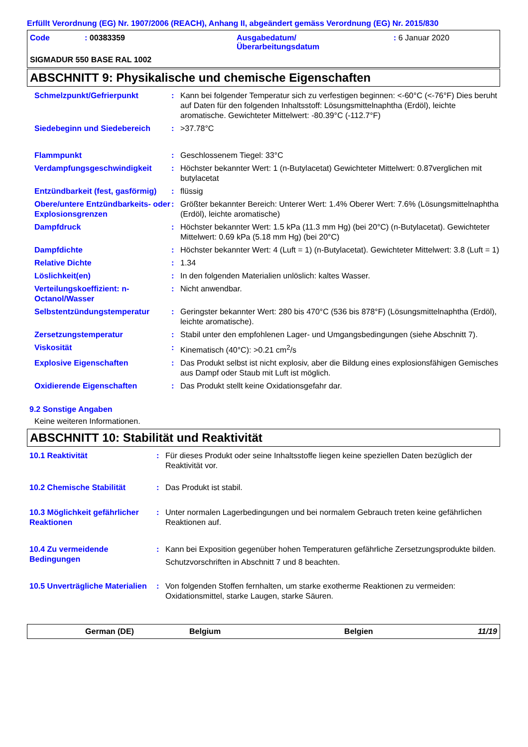Erfüllt Verordnung (EG) Nr. 1907/2006 (REACH), Anhang II, abgeändert gemäss Verordnung (EG) Nr. 2015/830
| Code | : 00383359 | Ausgabedatum/ Überarbeitungsdatum | : 6 Januar 2020 |
SIGMADUR 550 BASE RAL 1002
ABSCHNITT 9: Physikalische und chemische Eigenschaften
| Schmelzpunkt/Gefrierpunkt | : | Kann bei folgender Temperatur sich zu verfestigen beginnen: <-60°C (<-76°F) Dies beruht auf Daten für den folgenden Inhaltsstoff: Lösungsmittelnaphtha (Erdöl), leichte aromatische. Gewichteter Mittelwert: -80.39°C (-112.7°F) |
| Siedebeginn und Siedebereich | : | >37.78°C |
| Flammpunkt | : | Geschlossenem Tiegel: 33°C |
| Verdampfungsgeschwindigkeit | : | Höchster bekannter Wert: 1 (n-Butylacetat) Gewichteter Mittelwert: 0.87verglichen mit butylacetat |
| Entzündbarkeit (fest, gasförmig) | : | flüssig |
| Obere/untere Entzündbarkeits- oder Explosionsgrenzen | : | Größter bekannter Bereich: Unterer Wert: 1.4% Oberer Wert: 7.6% (Lösungsmittelnaphtha (Erdöl), leichte aromatische) |
| Dampfdruck | : | Höchster bekannter Wert: 1.5 kPa (11.3 mm Hg) (bei 20°C) (n-Butylacetat). Gewichteter Mittelwert: 0.69 kPa (5.18 mm Hg) (bei 20°C) |
| Dampfdichte | : | Höchster bekannter Wert: 4 (Luft = 1) (n-Butylacetat). Gewichteter Mittelwert: 3.8 (Luft = 1) |
| Relative Dichte | : | 1.34 |
| Löslichkeit(en) | : | In den folgenden Materialien unlöslich: kaltes Wasser. |
| Verteilungskoeffizient: n-Octanol/Wasser | : | Nicht anwendbar. |
| Selbstentzündungstemperatur | : | Geringster bekannter Wert: 280 bis 470°C (536 bis 878°F) (Lösungsmittelnaphtha (Erdöl), leichte aromatische). |
| Zersetzungstemperatur | : | Stabil unter den empfohlenen Lager- und Umgangsbedingungen (siehe Abschnitt 7). |
| Viskosität | : | Kinematisch (40°C): >0.21 cm<sup>2</sup>/s |
| Explosive Eigenschaften | : | Das Produkt selbst ist nicht explosiv, aber die Bildung eines explosionsfähigen Gemisches aus Dampf oder Staub mit Luft ist möglich. |
| Oxidierende Eigenschaften | : | Das Produkt stellt keine Oxidationsgefahr dar. |
9.2 Sonstige Angaben
Keine weiteren Informationen.
ABSCHNITT 10: Stabilität und Reaktivität
| 10.1 Reaktivität | : | Für dieses Produkt oder seine Inhaltsstoffe liegen keine speziellen Daten bezüglich der Reaktivität vor. |
| 10.2 Chemische Stabilität | : | Das Produkt ist stabil. |
| 10.3 Möglichkeit gefährlicher Reaktionen | : | Unter normalen Lagerbedingungen und bei normalem Gebrauch treten keine gefährlichen Reaktionen auf. |
| 10.4 Zu vermeidende Bedingungen | : | Kann bei Exposition gegenüber hohen Temperaturen gefährliche Zersetzungsprodukte bilden. Schutzvorschriften in Abschnitt 7 und 8 beachten. |
| 10.5 Unverträgliche Materialien | : | Von folgenden Stoffen fernhalten, um starke exotherme Reaktionen zu vermeiden: Oxidationsmittel, starke Laugen, starke Säuren. |
German (DE) Belgium Belgien 11/19